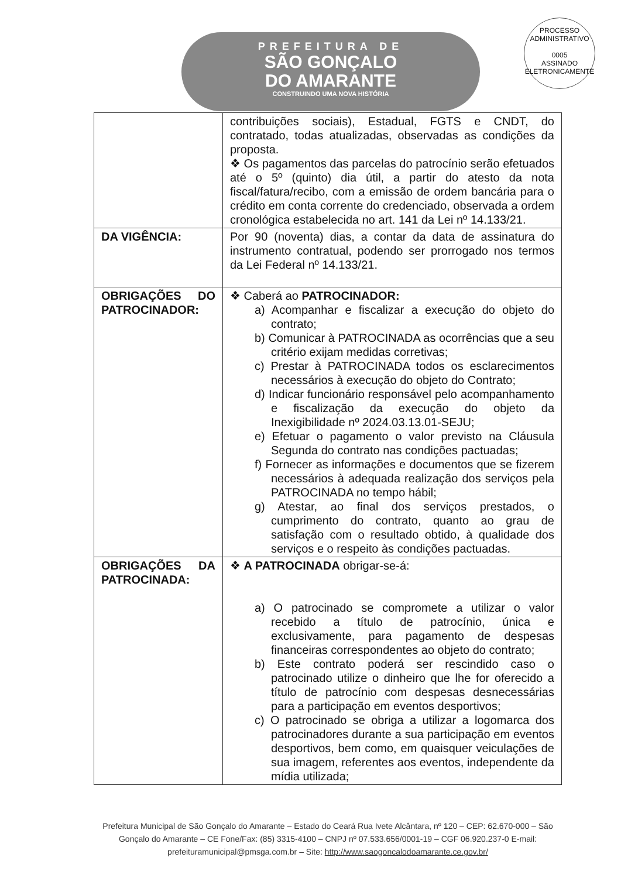PREFEITURA DE
SÃO GONÇALO
DO AMARANTE
CONSTRUINDO UMA NOVA HISTÓRIA
PROCESSO ADMINISTRATIVO
0005
ASSINADO ELETRONICAMENTE
| | contribuições sociais), Estadual, FGTS e CNDT, do contratado, todas atualizadas, observadas as condições da proposta. ❖ Os pagamentos das parcelas do patrocínio serão efetuados até o 5º (quinto) dia útil, a partir do atesto da nota fiscal/fatura/recibo, com a emissão de ordem bancária para o crédito em conta corrente do credenciado, observada a ordem cronológica estabelecida no art. 141 da Lei nº 14.133/21. |
| DA VIGÊNCIA: | Por 90 (noventa) dias, a contar da data de assinatura do instrumento contratual, podendo ser prorrogado nos termos da Lei Federal nº 14.133/21. |
| OBRIGAÇÕES DO PATROCINADOR: | ❖ Caberá ao PATROCINADOR: a) Acompanhar e fiscalizar a execução do objeto do contrato; b) Comunicar à PATROCINADA as ocorrências que a seu critério exijam medidas corretivas; c) Prestar à PATROCINADA todos os esclarecimentos necessários à execução do objeto do Contrato; d) Indicar funcionário responsável pelo acompanhamento e fiscalização da execução do objeto da Inexigibilidade nº 2024.03.13.01-SEJU; e) Efetuar o pagamento o valor previsto na Cláusula Segunda do contrato nas condições pactuadas; f) Fornecer as informações e documentos que se fizerem necessários à adequada realização dos serviços pela PATROCINADA no tempo hábil; g) Atestar, ao final dos serviços prestados, o cumprimento do contrato, quanto ao grau de satisfação com o resultado obtido, à qualidade dos serviços e o respeito às condições pactuadas. |
| OBRIGAÇÕES DA PATROCINADA: | ❖ A PATROCINADA obrigar-se-á: a) O patrocinado se compromete a utilizar o valor recebido a título de patrocínio, única e exclusivamente, para pagamento de despesas financeiras correspondentes ao objeto do contrato; b) Este contrato poderá ser rescindido caso o patrocinado utilize o dinheiro que lhe for oferecido a título de patrocínio com despesas desnecessárias para a participação em eventos desportivos; c) O patrocinado se obriga a utilizar a logomarca dos patrocinadores durante a sua participação em eventos desportivos, bem como, em quaisquer veiculações de sua imagem, referentes aos eventos, independente da mídia utilizada; |
Prefeitura Municipal de São Gonçalo do Amarante – Estado do Ceará Rua Ivete Alcântara, nº 120 – CEP: 62.670-000 – São Gonçalo do Amarante – CE Fone/Fax: (85) 3315-4100 – CNPJ nº 07.533.656/0001-19 – CGF 06.920.237-0 E-mail: prefeituramunicipal@pmsga.com.br – Site: http://www.saogoncalodoamarante.ce.gov.br/